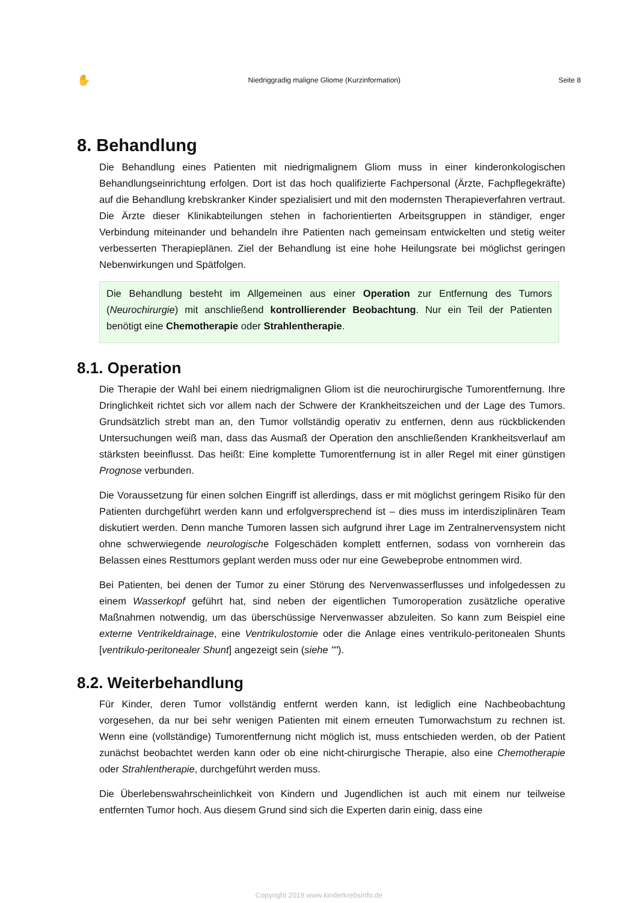✋ Niedriggradig maligne Gliome (Kurzinformation) Seite 8
8. Behandlung
Die Behandlung eines Patienten mit niedrigmalignem Gliom muss in einer kinderonkologischen Behandlungseinrichtung erfolgen. Dort ist das hoch qualifizierte Fachpersonal (Ärzte, Fachpflegekräfte) auf die Behandlung krebskranker Kinder spezialisiert und mit den modernsten Therapieverfahren vertraut. Die Ärzte dieser Klinikabteilungen stehen in fachorientierten Arbeitsgruppen in ständiger, enger Verbindung miteinander und behandeln ihre Patienten nach gemeinsam entwickelten und stetig weiter verbesserten Therapieplänen. Ziel der Behandlung ist eine hohe Heilungsrate bei möglichst geringen Nebenwirkungen und Spätfolgen.
Die Behandlung besteht im Allgemeinen aus einer Operation zur Entfernung des Tumors (Neurochirurgie) mit anschließend kontrollierender Beobachtung. Nur ein Teil der Patienten benötigt eine Chemotherapie oder Strahlentherapie.
8.1. Operation
Die Therapie der Wahl bei einem niedrigmalignen Gliom ist die neurochirurgische Tumorentfernung. Ihre Dringlichkeit richtet sich vor allem nach der Schwere der Krankheitszeichen und der Lage des Tumors. Grundsätzlich strebt man an, den Tumor vollständig operativ zu entfernen, denn aus rückblickenden Untersuchungen weiß man, dass das Ausmaß der Operation den anschließenden Krankheitsverlauf am stärksten beeinflusst. Das heißt: Eine komplette Tumorentfernung ist in aller Regel mit einer günstigen Prognose verbunden.
Die Voraussetzung für einen solchen Eingriff ist allerdings, dass er mit möglichst geringem Risiko für den Patienten durchgeführt werden kann und erfolgversprechend ist – dies muss im interdisziplinären Team diskutiert werden. Denn manche Tumoren lassen sich aufgrund ihrer Lage im Zentralnervensystem nicht ohne schwerwiegende neurologische Folgeschäden komplett entfernen, sodass von vornherein das Belassen eines Resttumors geplant werden muss oder nur eine Gewebeprobe entnommen wird.
Bei Patienten, bei denen der Tumor zu einer Störung des Nervenwasserflusses und infolgedessen zu einem Wasserkopf geführt hat, sind neben der eigentlichen Tumoroperation zusätzliche operative Maßnahmen notwendig, um das überschüssige Nervenwasser abzuleiten. So kann zum Beispiel eine externe Ventrikeldrainage, eine Ventrikulostomie oder die Anlage eines ventrikulo-peritonealen Shunts [ventrikulo-peritonealer Shunt] angezeigt sein (siehe "").
8.2. Weiterbehandlung
Für Kinder, deren Tumor vollständig entfernt werden kann, ist lediglich eine Nachbeobachtung vorgesehen, da nur bei sehr wenigen Patienten mit einem erneuten Tumorwachstum zu rechnen ist. Wenn eine (vollständige) Tumorentfernung nicht möglich ist, muss entschieden werden, ob der Patient zunächst beobachtet werden kann oder ob eine nicht-chirurgische Therapie, also eine Chemotherapie oder Strahlentherapie, durchgeführt werden muss.
Die Überlebenswahrscheinlichkeit von Kindern und Jugendlichen ist auch mit einem nur teilweise entfernten Tumor hoch. Aus diesem Grund sind sich die Experten darin einig, dass eine
Copyright 2019 www.kinderkrebsinfo.de